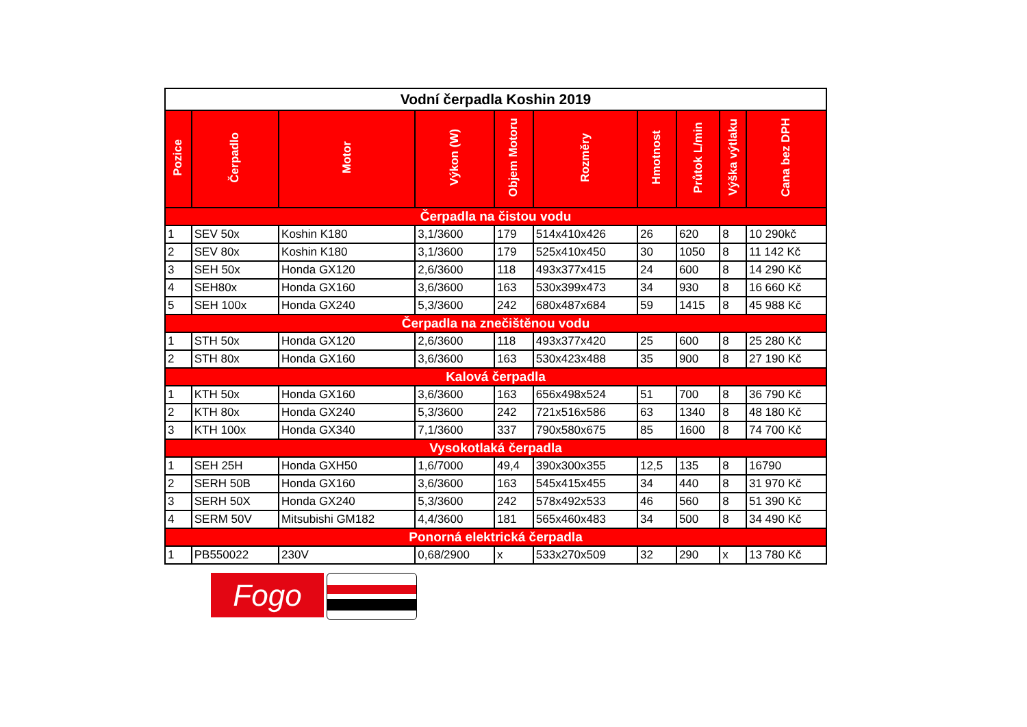| Vodní čerpadla Koshin 2019 | | | | | | | | | |
| --- | --- | --- | --- | --- | --- | --- | --- | --- | --- |
| Pozice | Čerpadlo | Motor | Výkon (W) | Objem Motoru | Rozměry | Hmotnost | Průtok L/min | Výška výtlaku | Cana bez DPH |
| Čerpadla na čistou vodu | | | | | | | | | |
| 1 | SEV 50x | Koshin K180 | 3,1/3600 | 179 | 514x410x426 | 26 | 620 | 8 | 10 290kč |
| 2 | SEV 80x | Koshin K180 | 3,1/3600 | 179 | 525x410x450 | 30 | 1050 | 8 | 11 142 Kč |
| 3 | SEH 50x | Honda GX120 | 2,6/3600 | 118 | 493x377x415 | 24 | 600 | 8 | 14 290 Kč |
| 4 | SEH80x | Honda GX160 | 3,6/3600 | 163 | 530x399x473 | 34 | 930 | 8 | 16 660 Kč |
| 5 | SEH 100x | Honda GX240 | 5,3/3600 | 242 | 680x487x684 | 59 | 1415 | 8 | 45 988 Kč |
| Čerpadla na znečištěnou vodu | | | | | | | | | |
| 1 | STH 50x | Honda GX120 | 2,6/3600 | 118 | 493x377x420 | 25 | 600 | 8 | 25 280 Kč |
| 2 | STH 80x | Honda GX160 | 3,6/3600 | 163 | 530x423x488 | 35 | 900 | 8 | 27 190 Kč |
| Kalová čerpadla | | | | | | | | | |
| 1 | KTH 50x | Honda GX160 | 3,6/3600 | 163 | 656x498x524 | 51 | 700 | 8 | 36 790 Kč |
| 2 | KTH 80x | Honda GX240 | 5,3/3600 | 242 | 721x516x586 | 63 | 1340 | 8 | 48 180 Kč |
| 3 | KTH 100x | Honda GX340 | 7,1/3600 | 337 | 790x580x675 | 85 | 1600 | 8 | 74 700 Kč |
| Vysokotlaká čerpadla | | | | | | | | | |
| 1 | SEH 25H | Honda GXH50 | 1,6/7000 | 49,4 | 390x300x355 | 12,5 | 135 | 8 | 16790 |
| 2 | SERH 50B | Honda GX160 | 3,6/3600 | 163 | 545x415x455 | 34 | 440 | 8 | 31 970 Kč |
| 3 | SERH 50X | Honda GX240 | 5,3/3600 | 242 | 578x492x533 | 46 | 560 | 8 | 51 390 Kč |
| 4 | SERM 50V | Mitsubishi GM182 | 4,4/3600 | 181 | 565x460x483 | 34 | 500 | 8 | 34 490 Kč |
| Ponorná elektrická čerpadla | | | | | | | | | |
| 1 | PB550022 | 230V | 0,68/2900 | x | 533x270x509 | 32 | 290 | x | 13 780 Kč |
Fogo